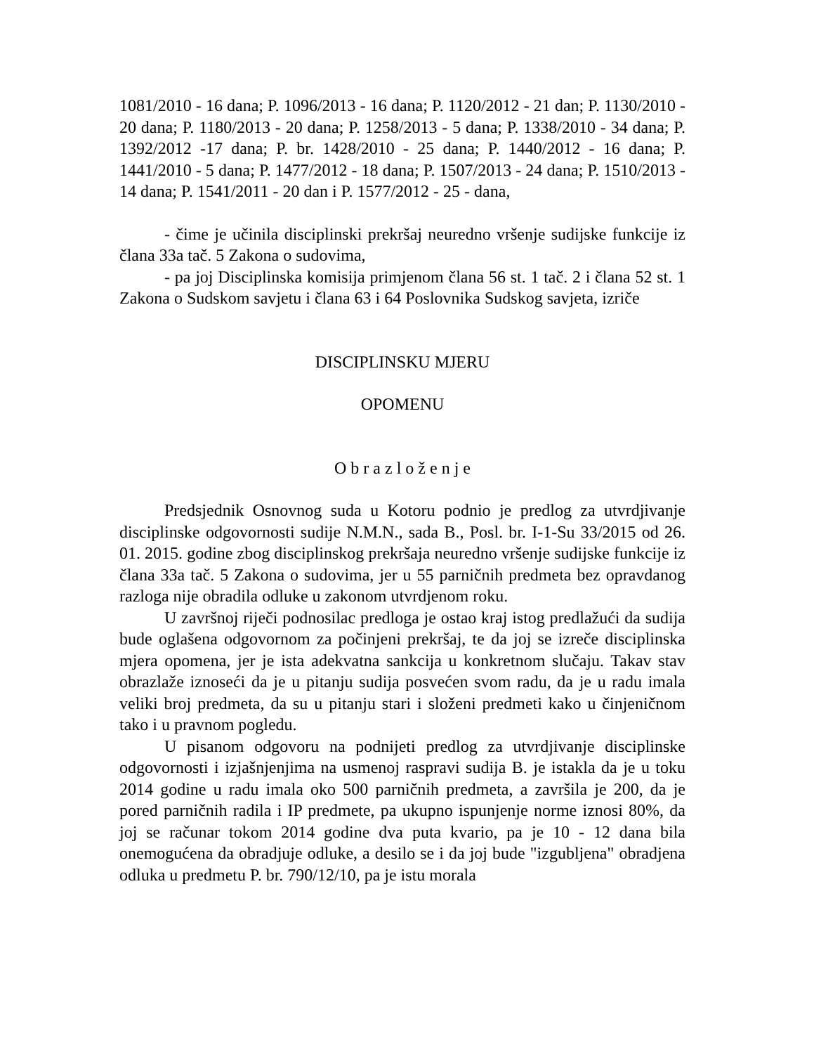1081/2010 - 16 dana; P. 1096/2013 - 16 dana; P. 1120/2012 - 21 dan; P. 1130/2010 - 20 dana; P. 1180/2013 - 20 dana; P. 1258/2013 - 5 dana; P. 1338/2010 - 34 dana; P. 1392/2012 -17 dana; P. br. 1428/2010 - 25 dana; P. 1440/2012 - 16 dana; P. 1441/2010 - 5 dana; P. 1477/2012 - 18 dana; P. 1507/2013 - 24 dana; P. 1510/2013 - 14 dana; P. 1541/2011 - 20 dan i P. 1577/2012 - 25 - dana,
- čime je učinila disciplinski prekršaj neuredno vršenje sudijske funkcije iz člana 33a tač. 5 Zakona o sudovima,
- pa joj Disciplinska komisija primjenom člana 56 st. 1 tač. 2 i člana 52 st. 1 Zakona o Sudskom savjetu i člana 63 i 64 Poslovnika Sudskog savjeta, izriče
DISCIPLINSKU MJERU
OPOMENU
O b r a z l o ž e n j e
Predsjednik Osnovnog suda u Kotoru podnio je predlog za utvrdjivanje disciplinske odgovornosti sudije N.M.N., sada B., Posl. br. I-1-Su 33/2015 od 26. 01. 2015. godine zbog disciplinskog prekršaja neuredno vršenje sudijske funkcije iz člana 33a tač. 5 Zakona o sudovima, jer u 55 parničnih predmeta bez opravdanog razloga nije obradila odluke u zakonom utvrdjenom roku.
U završnoj riječi podnosilac predloga je ostao kraj istog predlažući da sudija bude oglašena odgovornom za počinjeni prekršaj, te da joj se izreče disciplinska mjera opomena, jer je ista adekvatna sankcija u konkretnom slučaju. Takav stav obrazlaže iznoseći da je u pitanju sudija posvećen svom radu, da je u radu imala veliki broj predmeta, da su u pitanju stari i složeni predmeti kako u činjeničnom tako i u pravnom pogledu.
U pisanom odgovoru na podnijeti predlog za utvrdjivanje disciplinske odgovornosti i izjašnjenjima na usmenoj raspravi sudija B. je istakla da je u toku 2014 godine u radu imala oko 500 parničnih predmeta, a završila je 200, da je pored parničnih radila i IP predmete, pa ukupno ispunjenje norme iznosi 80%, da joj se računar tokom 2014 godine dva puta kvario, pa je 10 - 12 dana bila onemogućena da obradjuje odluke, a desilo se i da joj bude "izgubljena" obradjena odluka u predmetu P. br. 790/12/10, pa je istu morala